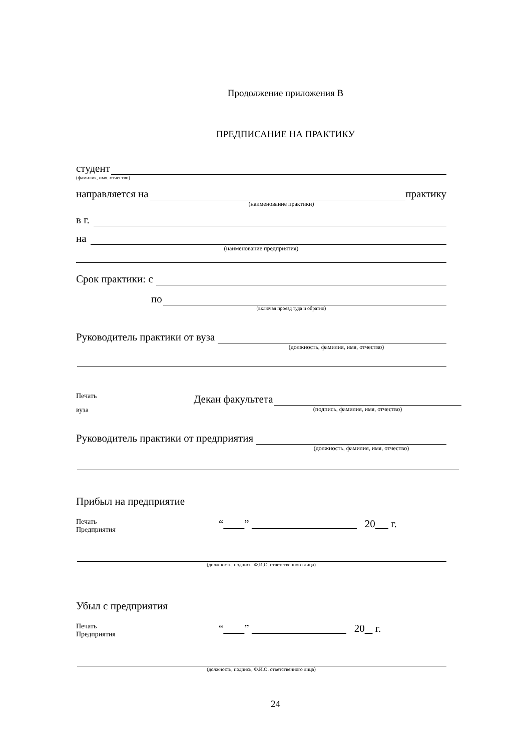Продолжение приложения В
ПРЕДПИСАНИЕ НА ПРАКТИКУ
студент
(фамилия, имя. отчество)
направляется на практику
(наименование практики)
в г.
на
(наименование предприятия)
Срок практики: с
по
(включая проезд туда и обратно)
Руководитель практики от вуза
(должность, фамилия, имя, отчество)
Печать
вуза
Декан факультета
(подпись, фамилия, имя, отчество)
Руководитель практики от предприятия
(должность, фамилия, имя, отчество)
Прибыл на предприятие
Печать
Предприятия
“ ” 20 г.
(должность, подпись, Ф.И.О. ответственного лица)
Убыл с предприятия
Печать
Предприятия
“ ” 20 г.
(должность, подпись, Ф.И.О. ответственного лица)
24